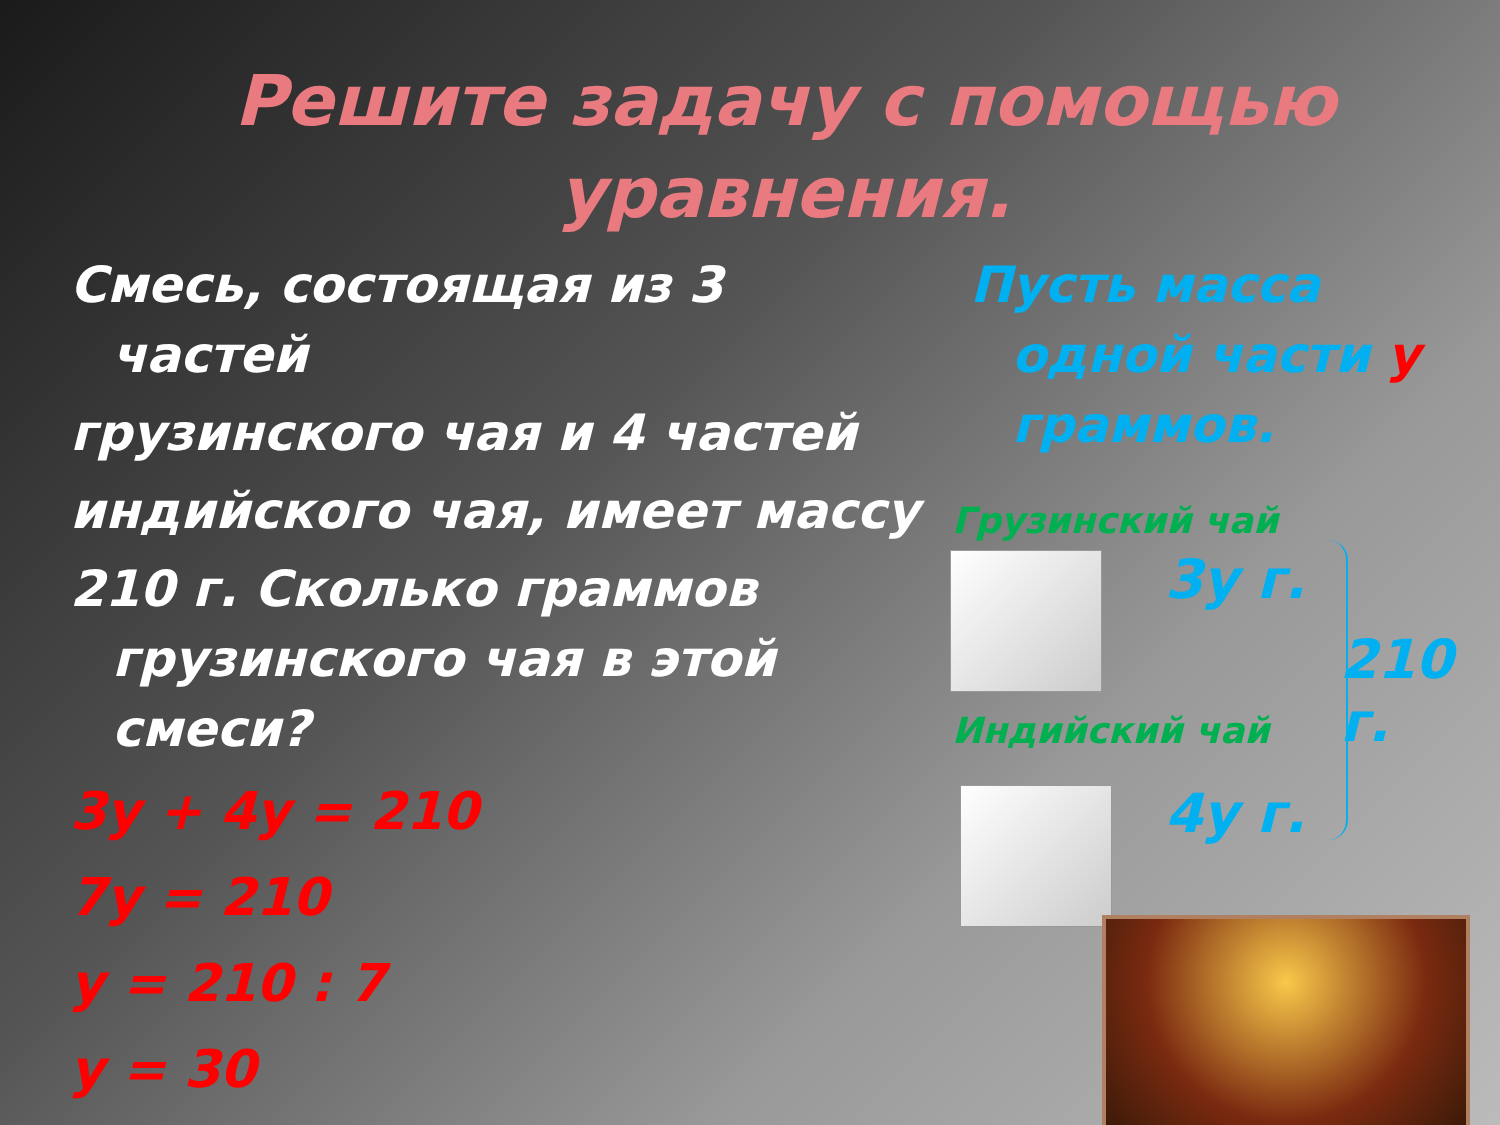Решите задачу с помощью уравнения.
Смесь, состоящая из 3 частей
грузинского чая и 4 частей
индийского чая, имеет массу
210 г. Сколько граммов грузинского чая в этой смеси?
3у + 4у = 210
7у = 210
у = 210 : 7
у = 30
Пусть масса одной части у граммов.
Грузинский чай
3у г.
210 г.
Индийский чай
4у г.